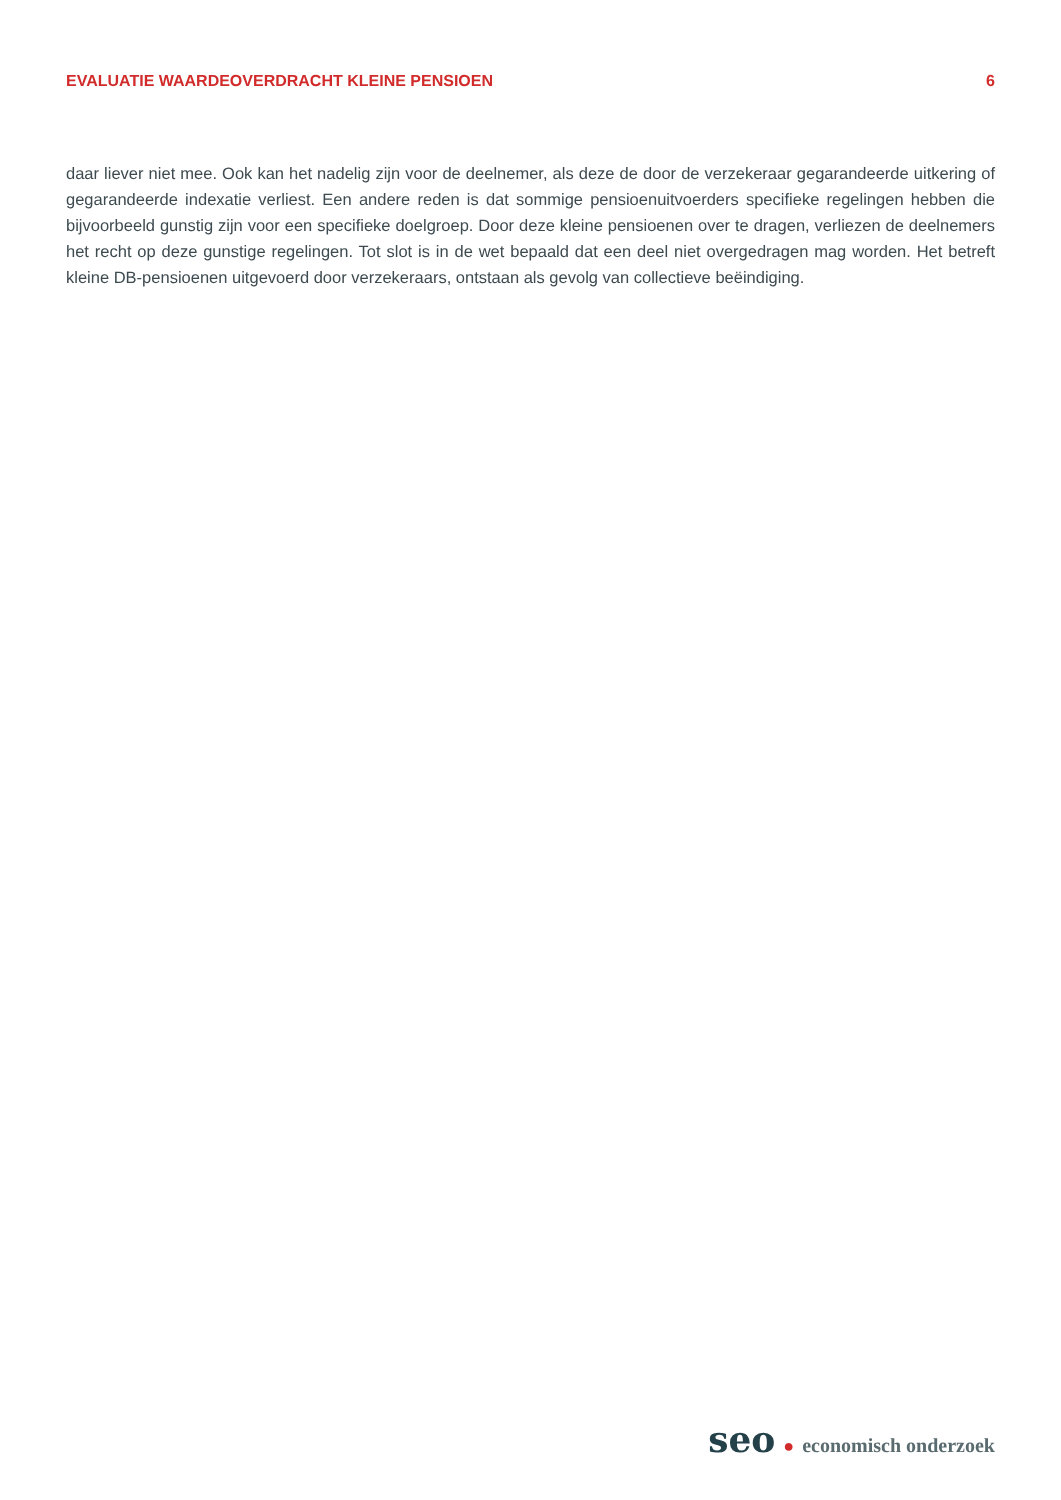EVALUATIE WAARDEOVERDRACHT KLEINE PENSIOEN 6
daar liever niet mee. Ook kan het nadelig zijn voor de deelnemer, als deze de door de verzekeraar gegarandeerde uitkering of gegarandeerde indexatie verliest. Een andere reden is dat sommige pensioenuitvoerders specifieke regelingen hebben die bijvoorbeeld gunstig zijn voor een specifieke doelgroep. Door deze kleine pensioenen over te dragen, verliezen de deelnemers het recht op deze gunstige regelingen. Tot slot is in de wet bepaald dat een deel niet overgedragen mag worden. Het betreft kleine DB-pensioenen uitgevoerd door verzekeraars, ontstaan als gevolg van collectieve beëindiging.
seo ● economisch onderzoek